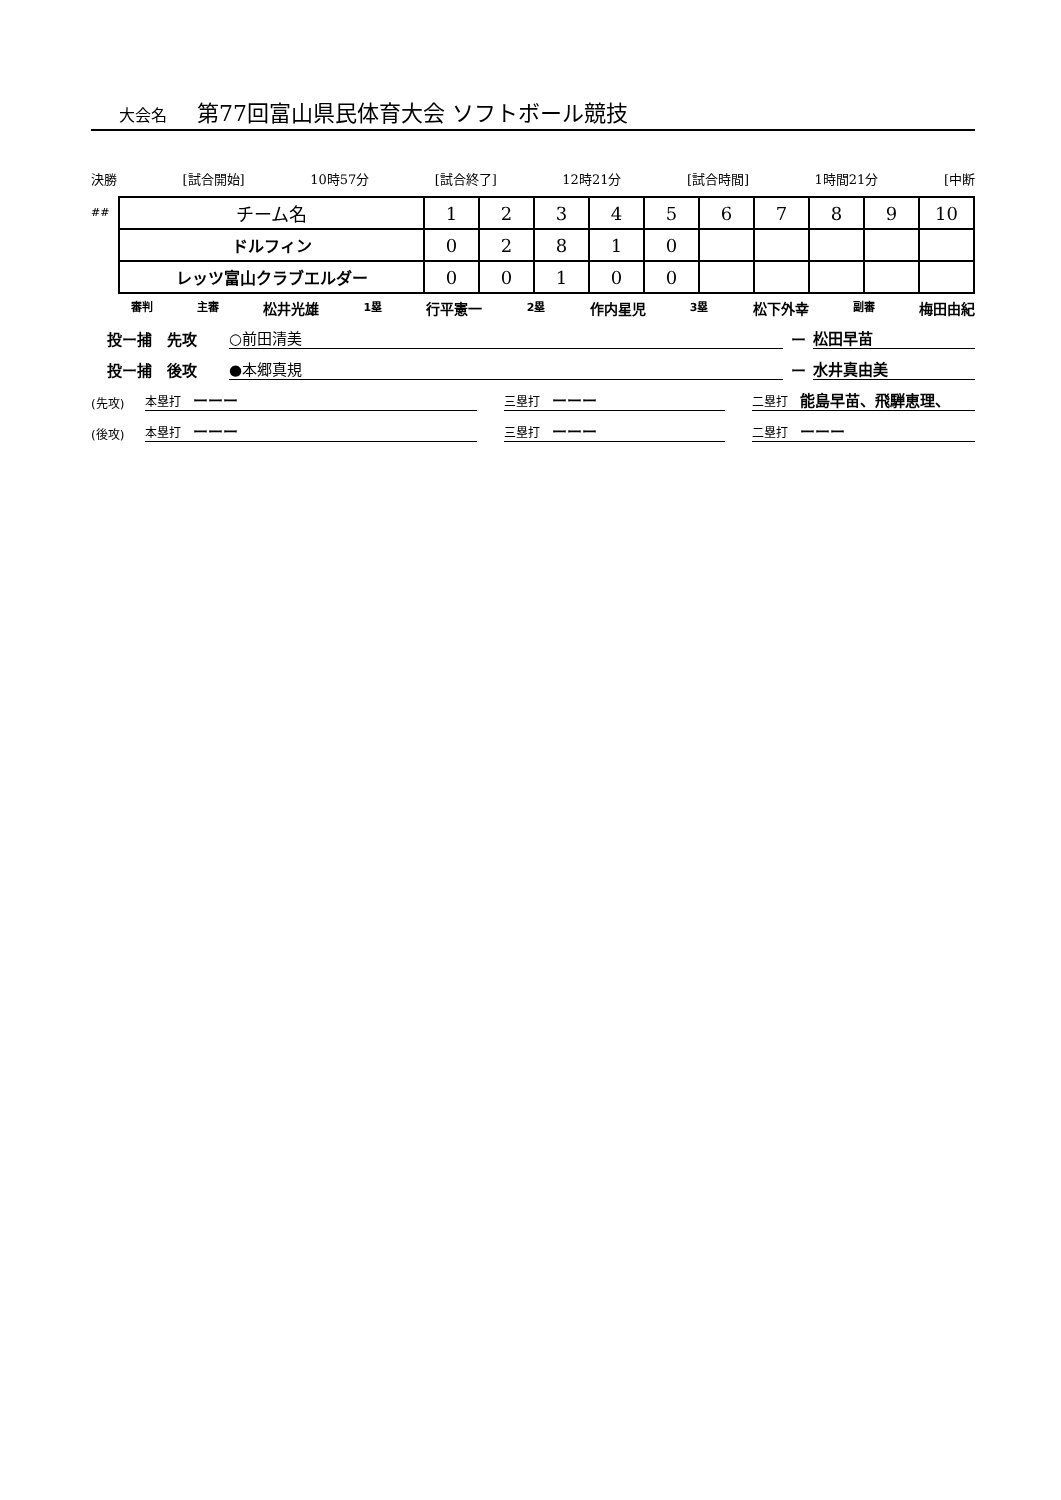大会名 第77回富山県民体育大会 ソフトボール競技
決勝 [試合開始] 10時57分 [試合終了] 12時21分 [試合時間] 1時間21分 [中断
##
| チーム名 | 1 | 2 | 3 | 4 | 5 | 6 | 7 | 8 | 9 | 10 |
| ドルフィン | 0 | 2 | 8 | 1 | 0 | | | | | |
| レッツ富山クラブエルダー | 0 | 0 | 1 | 0 | 0 | | | | | |
審判 主審 松井光雄 1塁 行平憲一 2塁 作内星児 3塁 松下外幸 副審 梅田由紀
投ー捕　先攻 ○前田清美 ー 松田早苗
投ー捕　後攻 ●本郷真規 ー 水井真由美
(先攻) 本塁打　ーーー 三塁打　ーーー 二塁打　能島早苗、飛騨恵理、
(後攻) 本塁打　ーーー 三塁打　ーーー 二塁打　ーーー